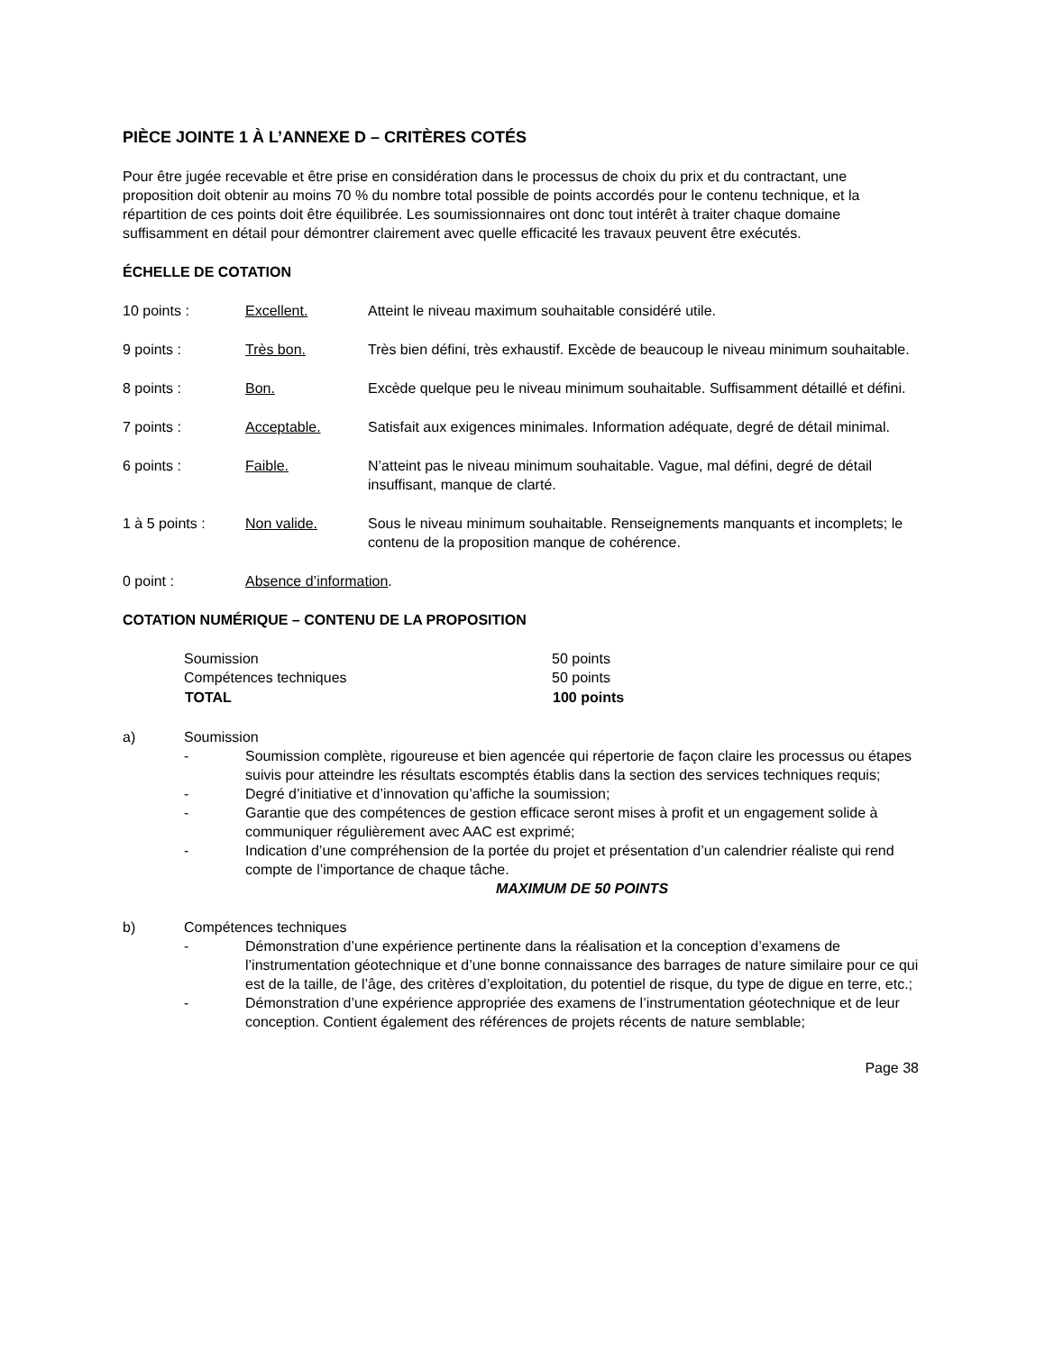PIÈCE JOINTE 1 À L’ANNEXE D – CRITÈRES COTÉS
Pour être jugée recevable et être prise en considération dans le processus de choix du prix et du contractant, une proposition doit obtenir au moins 70 % du nombre total possible de points accordés pour le contenu technique, et la répartition de ces points doit être équilibrée. Les soumissionnaires ont donc tout intérêt à traiter chaque domaine suffisamment en détail pour démontrer clairement avec quelle efficacité les travaux peuvent être exécutés.
ÉCHELLE DE COTATION
| 10 points : | Excellent. | Atteint le niveau maximum souhaitable considéré utile. |
| 9 points : | Très bon. | Très bien défini, très exhaustif. Excède de beaucoup le niveau minimum souhaitable. |
| 8 points : | Bon. | Excède quelque peu le niveau minimum souhaitable. Suffisamment détaillé et défini. |
| 7 points : | Acceptable. | Satisfait aux exigences minimales. Information adéquate, degré de détail minimal. |
| 6 points : | Faible. | N’atteint pas le niveau minimum souhaitable. Vague, mal défini, degré de détail insuffisant, manque de clarté. |
| 1 à 5 points : | Non valide. | Sous le niveau minimum souhaitable. Renseignements manquants et incomplets; le contenu de la proposition manque de cohérence. |
| 0 point : | Absence d’information . | |
COTATION NUMÉRIQUE – CONTENU DE LA PROPOSITION
| Soumission | 50 points |
| Compétences techniques | 50 points |
| TOTAL | 100 points |
a) Soumission
- Soumission complète, rigoureuse et bien agencée qui répertorie de façon claire les processus ou étapes suivis pour atteindre les résultats escomptés établis dans la section des services techniques requis;
- Degré d’initiative et d’innovation qu’affiche la soumission;
- Garantie que des compétences de gestion efficace seront mises à profit et un engagement solide à communiquer régulièrement avec AAC est exprimé;
- Indication d’une compréhension de la portée du projet et présentation d’un calendrier réaliste qui rend compte de l’importance de chaque tâche.
MAXIMUM DE 50 POINTS
b) Compétences techniques
- Démonstration d’une expérience pertinente dans la réalisation et la conception d’examens de l’instrumentation géotechnique et d’une bonne connaissance des barrages de nature similaire pour ce qui est de la taille, de l’âge, des critères d’exploitation, du potentiel de risque, du type de digue en terre, etc.;
- Démonstration d’une expérience appropriée des examens de l’instrumentation géotechnique et de leur conception. Contient également des références de projets récents de nature semblable;
Page 38